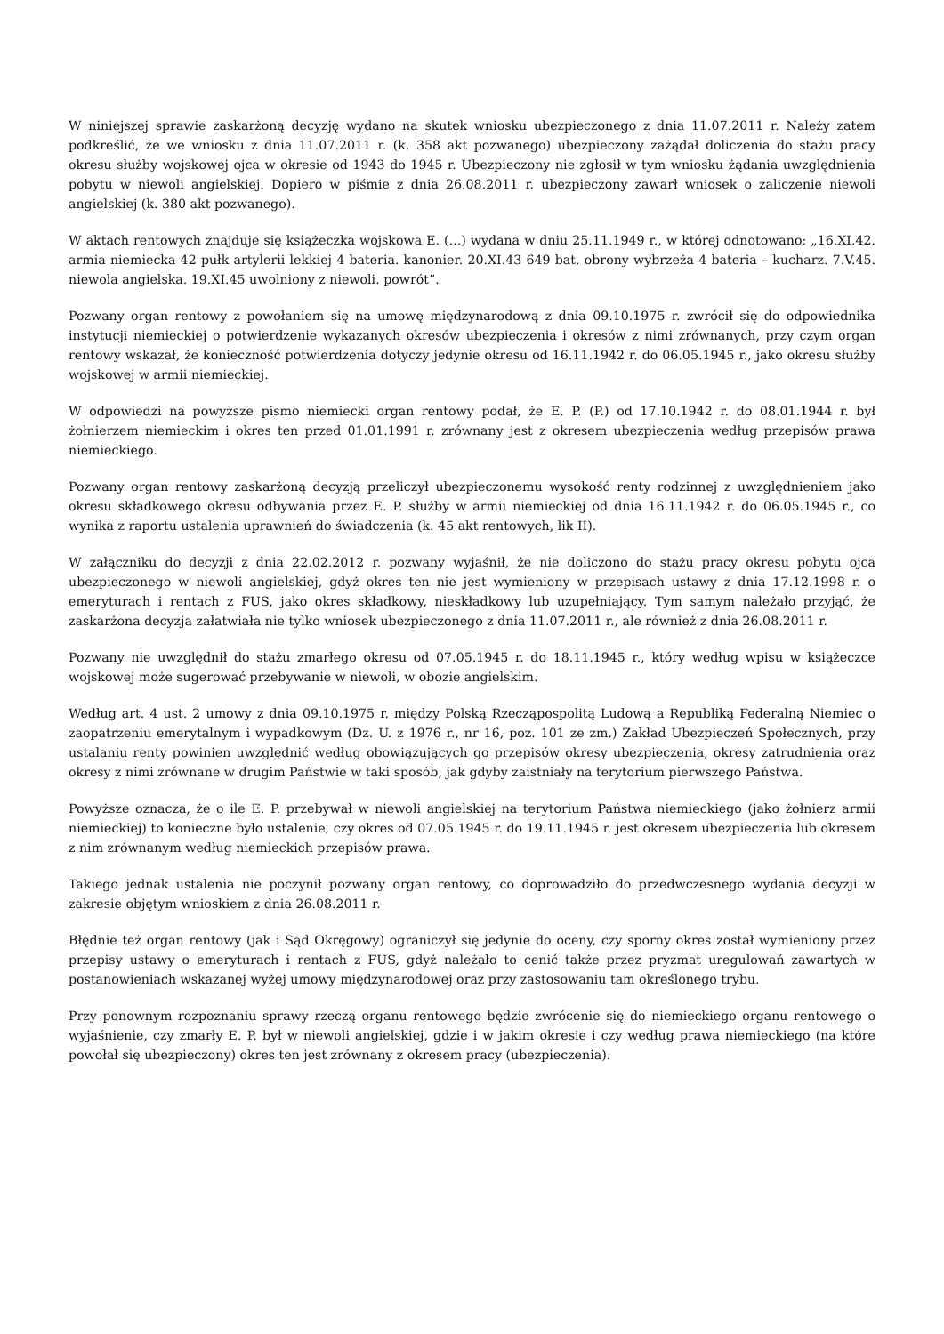W niniejszej sprawie zaskarżoną decyzję wydano na skutek wniosku ubezpieczonego z dnia 11.07.2011 r. Należy zatem podkreślić, że we wniosku z dnia 11.07.2011 r. (k. 358 akt pozwanego) ubezpieczony zażądał doliczenia do stażu pracy okresu służby wojskowej ojca w okresie od 1943 do 1945 r. Ubezpieczony nie zgłosił w tym wniosku żądania uwzględnienia pobytu w niewoli angielskiej. Dopiero w piśmie z dnia 26.08.2011 r. ubezpieczony zawarł wniosek o zaliczenie niewoli angielskiej (k. 380 akt pozwanego).
W aktach rentowych znajduje się książeczka wojskowa E. (...) wydana w dniu 25.11.1949 r., w której odnotowano: „16.XI.42. armia niemiecka 42 pułk artylerii lekkiej 4 bateria. kanonier. 20.XI.43 649 bat. obrony wybrzeża 4 bateria – kucharz. 7.V.45. niewola angielska. 19.XI.45 uwolniony z niewoli. powrót”.
Pozwany organ rentowy z powołaniem się na umowę międzynarodową z dnia 09.10.1975 r. zwrócił się do odpowiednika instytucji niemieckiej o potwierdzenie wykazanych okresów ubezpieczenia i okresów z nimi zrównanych, przy czym organ rentowy wskazał, że konieczność potwierdzenia dotyczy jedynie okresu od 16.11.1942 r. do 06.05.1945 r., jako okresu służby wojskowej w armii niemieckiej.
W odpowiedzi na powyższe pismo niemiecki organ rentowy podał, że E. P. (P.) od 17.10.1942 r. do 08.01.1944 r. był żołnierzem niemieckim i okres ten przed 01.01.1991 r. zrównany jest z okresem ubezpieczenia według przepisów prawa niemieckiego.
Pozwany organ rentowy zaskarżoną decyzją przeliczył ubezpieczonemu wysokość renty rodzinnej z uwzględnieniem jako okresu składkowego okresu odbywania przez E. P. służby w armii niemieckiej od dnia 16.11.1942 r. do 06.05.1945 r., co wynika z raportu ustalenia uprawnień do świadczenia (k. 45 akt rentowych, lik II).
W załączniku do decyzji z dnia 22.02.2012 r. pozwany wyjaśnił, że nie doliczono do stażu pracy okresu pobytu ojca ubezpieczonego w niewoli angielskiej, gdyż okres ten nie jest wymieniony w przepisach ustawy z dnia 17.12.1998 r. o emeryturach i rentach z FUS, jako okres składkowy, nieskładkowy lub uzupełniający. Tym samym należało przyjąć, że zaskarżona decyzja załatwiała nie tylko wniosek ubezpieczonego z dnia 11.07.2011 r., ale również z dnia 26.08.2011 r.
Pozwany nie uwzględnił do stażu zmarłego okresu od 07.05.1945 r. do 18.11.1945 r., który według wpisu w książeczce wojskowej może sugerować przebywanie w niewoli, w obozie angielskim.
Według art. 4 ust. 2 umowy z dnia 09.10.1975 r. między Polską Rzecząpospolitą Ludową a Republiką Federalną Niemiec o zaopatrzeniu emerytalnym i wypadkowym (Dz. U. z 1976 r., nr 16, poz. 101 ze zm.) Zakład Ubezpieczeń Społecznych, przy ustalaniu renty powinien uwzględnić według obowiązujących go przepisów okresy ubezpieczenia, okresy zatrudnienia oraz okresy z nimi zrównane w drugim Państwie w taki sposób, jak gdyby zaistniały na terytorium pierwszego Państwa.
Powyższe oznacza, że o ile E. P. przebywał w niewoli angielskiej na terytorium Państwa niemieckiego (jako żołnierz armii niemieckiej) to konieczne było ustalenie, czy okres od 07.05.1945 r. do 19.11.1945 r. jest okresem ubezpieczenia lub okresem z nim zrównanym według niemieckich przepisów prawa.
Takiego jednak ustalenia nie poczynił pozwany organ rentowy, co doprowadziło do przedwczesnego wydania decyzji w zakresie objętym wnioskiem z dnia 26.08.2011 r.
Błędnie też organ rentowy (jak i Sąd Okręgowy) ograniczył się jedynie do oceny, czy sporny okres został wymieniony przez przepisy ustawy o emeryturach i rentach z FUS, gdyż należało to cenić także przez pryzmat uregulowań zawartych w postanowieniach wskazanej wyżej umowy międzynarodowej oraz przy zastosowaniu tam określonego trybu.
Przy ponownym rozpoznaniu sprawy rzeczą organu rentowego będzie zwrócenie się do niemieckiego organu rentowego o wyjaśnienie, czy zmarły E. P. był w niewoli angielskiej, gdzie i w jakim okresie i czy według prawa niemieckiego (na które powołał się ubezpieczony) okres ten jest zrównany z okresem pracy (ubezpieczenia).